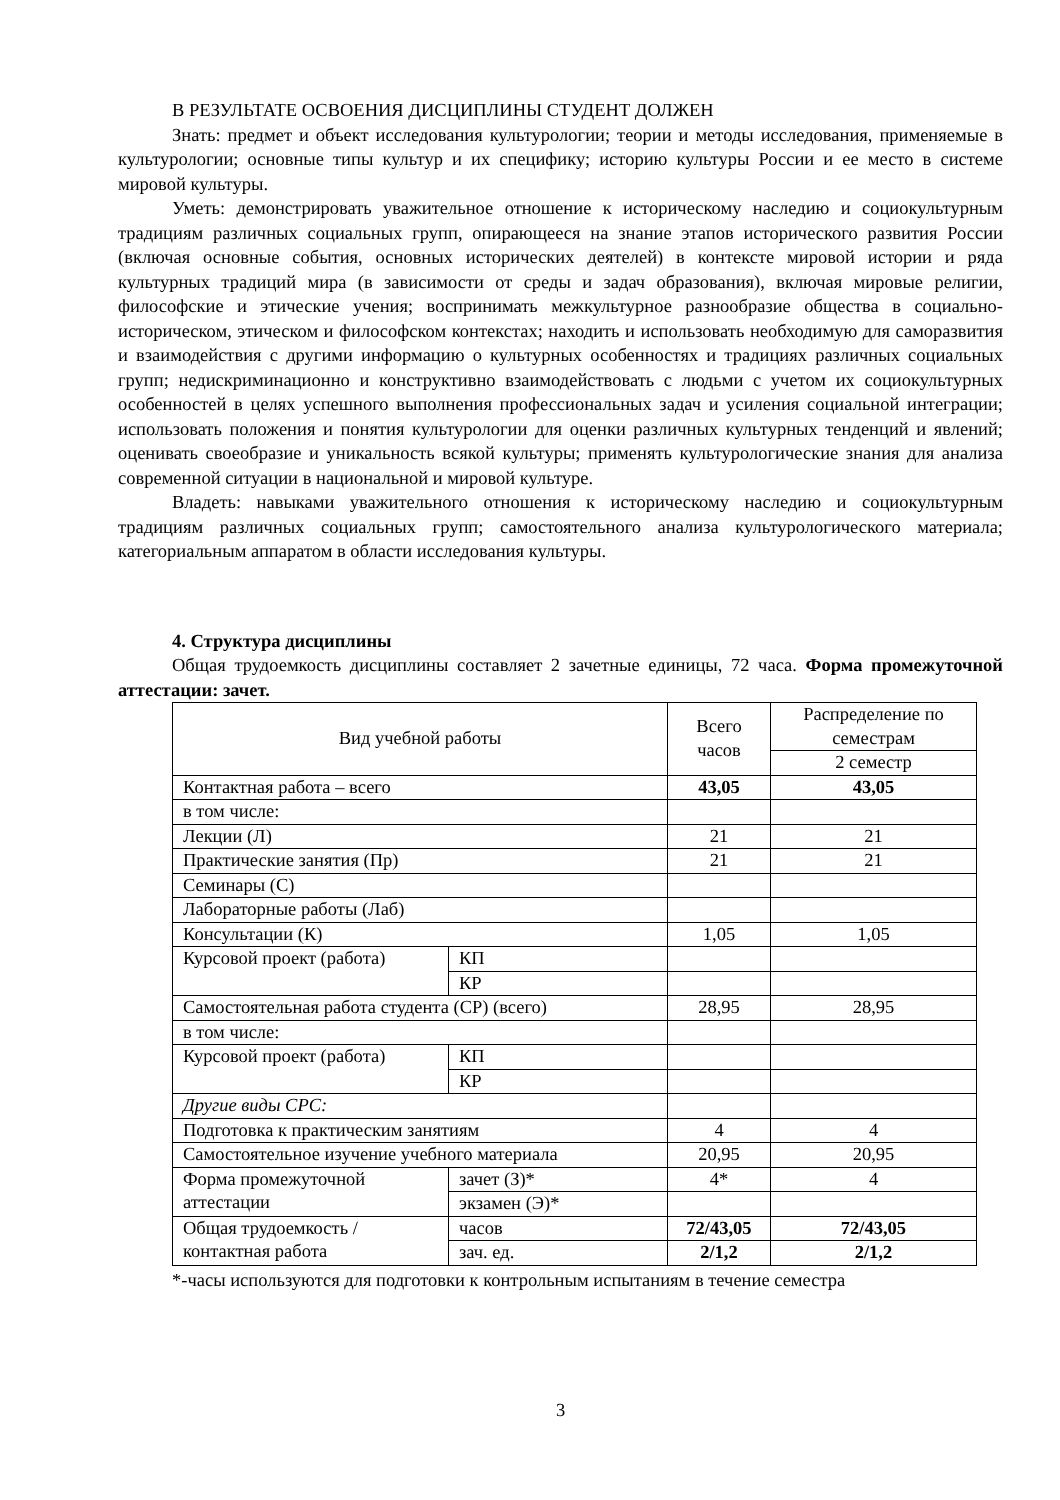В РЕЗУЛЬТАТЕ ОСВОЕНИЯ ДИСЦИПЛИНЫ СТУДЕНТ ДОЛЖЕН
Знать: предмет и объект исследования культурологии; теории и методы исследования, применяемые в культурологии; основные типы культур и их специфику; историю культуры России и ее место в системе мировой культуры.
Уметь: демонстрировать уважительное отношение к историческому наследию и социокультурным традициям различных социальных групп, опирающееся на знание этапов исторического развития России (включая основные события, основных исторических деятелей) в контексте мировой истории и ряда культурных традиций мира (в зависимости от среды и задач образования), включая мировые религии, философские и этические учения; воспринимать межкультурное разнообразие общества в социально-историческом, этическом и философском контекстах; находить и использовать необходимую для саморазвития и взаимодействия с другими информацию о культурных особенностях и традициях различных социальных групп; недискриминационно и конструктивно взаимодействовать с людьми с учетом их социокультурных особенностей в целях успешного выполнения профессиональных задач и усиления социальной интеграции; использовать положения и понятия культурологии для оценки различных культурных тенденций и явлений; оценивать своеобразие и уникальность всякой культуры; применять культурологические знания для анализа современной ситуации в национальной и мировой культуре.
Владеть: навыками уважительного отношения к историческому наследию и социокультурным традициям различных социальных групп; самостоятельного анализа культурологического материала; категориальным аппаратом в области исследования культуры.
4. Структура дисциплины
Общая трудоемкость дисциплины составляет 2 зачетные единицы, 72 часа. Форма промежуточной аттестации: зачет.
| Вид учебной работы | | Всего часов | Распределение по семестрам |
| | | | 2 семестр |
| Контактная работа – всего | | 43,05 | 43,05 |
| в том числе: | | | |
| Лекции (Л) | | 21 | 21 |
| Практические занятия (Пр) | | 21 | 21 |
| Семинары (С) | | | |
| Лабораторные работы (Лаб) | | | |
| Консультации (К) | | 1,05 | 1,05 |
| Курсовой проект (работа) | КП | | |
| | КР | | |
| Самостоятельная работа студента (СР) (всего) | | 28,95 | 28,95 |
| в том числе: | | | |
| Курсовой проект (работа) | КП | | |
| | КР | | |
| Другие виды СРС: | | | |
| Подготовка к практическим занятиям | | 4 | 4 |
| Самостоятельное изучение учебного материала | | 20,95 | 20,95 |
| Форма промежуточной аттестации | зачет (З)* | 4* | 4 |
| | экзамен (Э)* | | |
| Общая трудоемкость / контактная работа | часов | 72/43,05 | 72/43,05 |
| | зач. ед. | 2/1,2 | 2/1,2 |
*-часы используются для подготовки к контрольным испытаниям в течение семестра
3